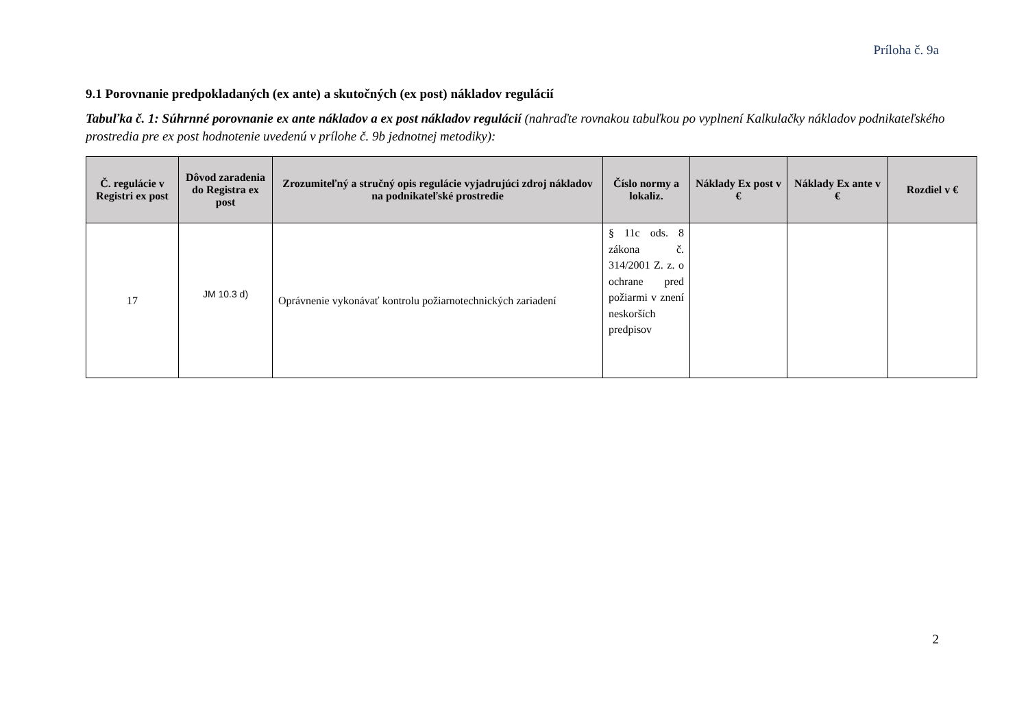Príloha č. 9a
9.1 Porovnanie predpokladaných (ex ante) a skutočných (ex post) nákladov regulácií
Tabuľka č. 1: Súhrnné porovnanie ex ante nákladov a ex post nákladov regulácií (nahraďte rovnakou tabuľkou po vyplnení Kalkulačky nákladov podnikateľského prostredia pre ex post hodnotenie uvedenú v prílohe č. 9b jednotnej metodiky):
| Č. regulácie v Registri ex post | Dôvod zaradenia do Registra ex post | Zrozumiteľný a stručný opis regulácie vyjadrujúci zdroj nákladov na podnikateľské prostredie | Číslo normy a lokaliz. | Náklady Ex post v € | Náklady Ex ante v € | Rozdiel v € |
| --- | --- | --- | --- | --- | --- | --- |
| 17 | JM 10.3 d) | Oprávnenie vykonávať kontrolu požiarnotechnických zariadení | § 11c ods. 8 zákona č. 314/2001 Z. z. o ochrane pred požiarmi v znení neskorších predpisov | | | |
2